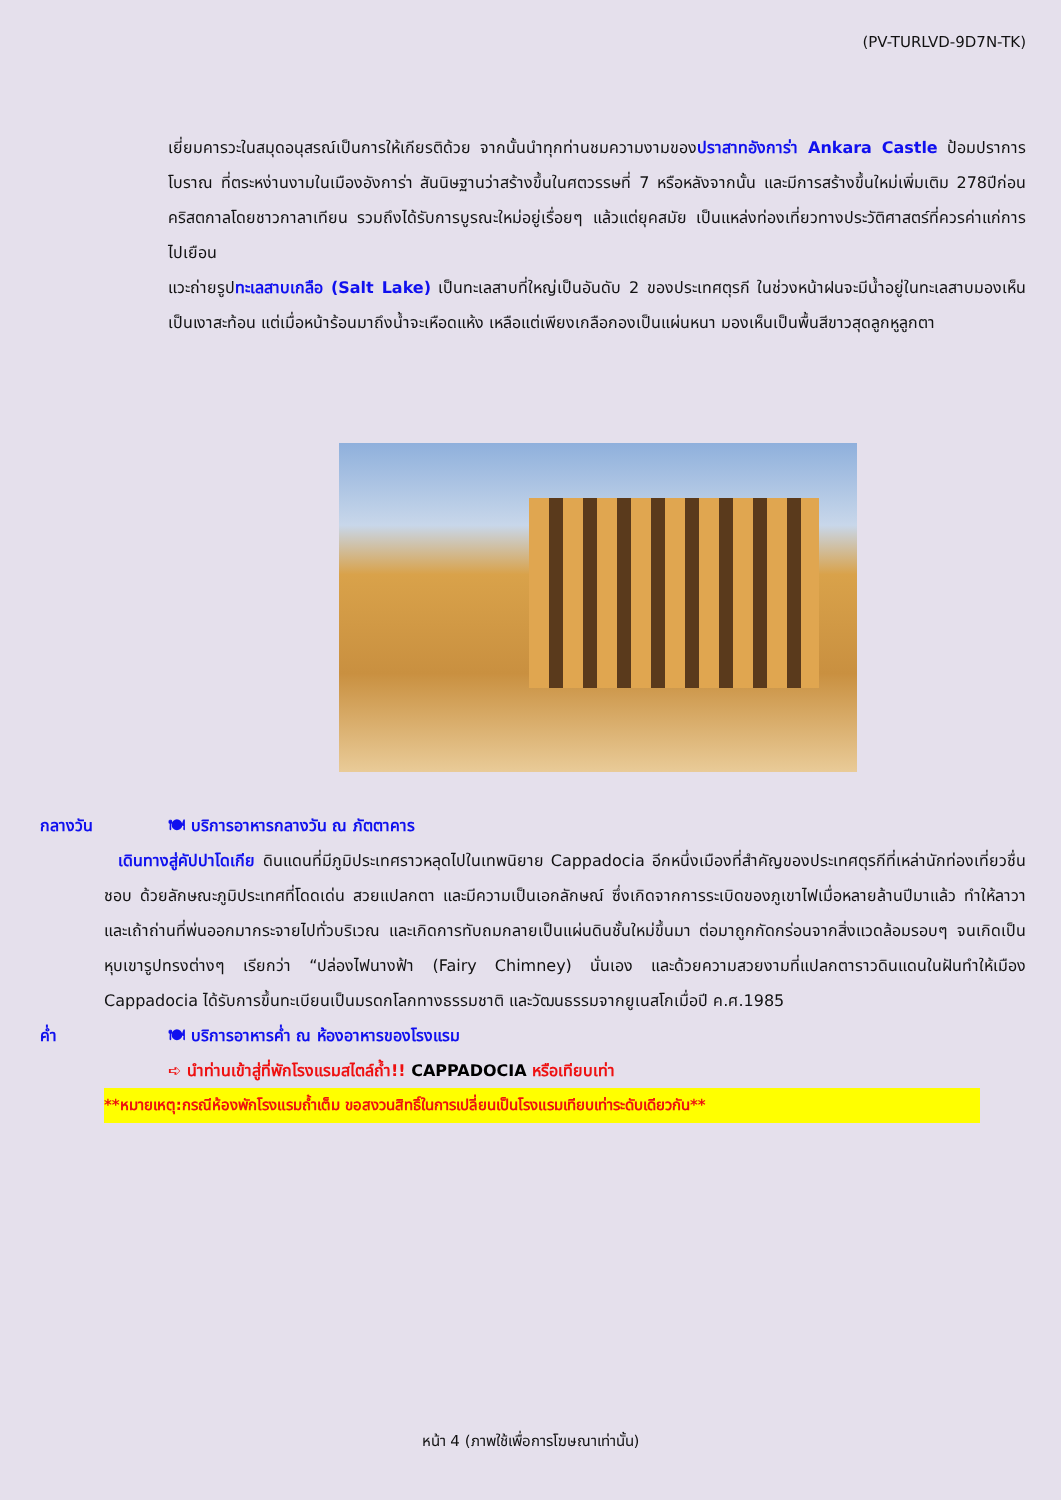(PV-TURLVD-9D7N-TK)
เยี่ยมคารวะในสมุดอนุสรณ์เป็นการให้เกียรติด้วย จากนั้นนำทุกท่านชมความงามของปราสาทอังการ่า Ankara Castle ป้อมปราการโบราณ ที่ตระหง่านงามในเมืองอังการ่า สันนิษฐานว่าสร้างขึ้นในศตวรรษที่ 7 หรือหลังจากนั้น และมีการสร้างขึ้นใหม่เพิ่มเติม 278ปีก่อนคริสตกาลโดยชาวกาลาเทียน รวมถึงได้รับการบูรณะใหม่อยู่เรื่อยๆ แล้วแต่ยุคสมัย เป็นแหล่งท่องเที่ยวทางประวัติศาสตร์ที่ควรค่าแก่การไปเยือน
แวะถ่ายรูปทะเลสาบเกลือ (Salt Lake) เป็นทะเลสาบที่ใหญ่เป็นอันดับ 2 ของประเทศตุรกี ในช่วงหน้าฝนจะมีน้ำอยู่ในทะเลสาบมองเห็นเป็นเงาสะท้อน แต่เมื่อหน้าร้อนมาถึงน้ำจะเหือดแห้ง เหลือแต่เพียงเกลือกองเป็นแผ่นหนา มองเห็นเป็นพื้นสีขาวสุดลูกหูลูกตา
กลางวัน 🍽 บริการอาหารกลางวัน ณ ภัตตาคาร
เดินทางสู่คัปปาโดเกีย ดินแดนที่มีภูมิประเทศราวหลุดไปในเทพนิยาย Cappadocia อีกหนึ่งเมืองที่สำคัญของประเทศตุรกีที่เหล่านักท่องเที่ยวชื่นชอบ ด้วยลักษณะภูมิประเทศที่โดดเด่น สวยแปลกตา และมีความเป็นเอกลักษณ์ ซึ่งเกิดจากการระเบิดของภูเขาไฟเมื่อหลายล้านปีมาแล้ว ทำให้ลาวา และเถ้าถ่านที่พ่นออกมากระจายไปทั่วบริเวณ และเกิดการทับถมกลายเป็นแผ่นดินชั้นใหม่ขึ้นมา ต่อมาถูกกัดกร่อนจากสิ่งแวดล้อมรอบๆ จนเกิดเป็นหุบเขารูปทรงต่างๆ เรียกว่า “ปล่องไฟนางฟ้า (Fairy Chimney) นั่นเอง และด้วยความสวยงามที่แปลกตาราวดินแดนในฝันทำให้เมือง Cappadocia ได้รับการขึ้นทะเบียนเป็นมรดกโลกทางธรรมชาติ และวัฒนธรรมจากยูเนสโกเมื่อปี ค.ศ.1985
ค่ำ 🍽 บริการอาหารค่ำ ณ ห้องอาหารของโรงแรม
➪ นำท่านเข้าสู่ที่พักโรงแรมสไตล์ถ้ำ!! CAPPADOCIA หรือเทียบเท่า
**หมายเหตุ:กรณีห้องพักโรงแรมถ้ำเต็ม ขอสงวนสิทธิ์ในการเปลี่ยนเป็นโรงแรมเทียบเท่าระดับเดียวกัน**
หน้า 4 (ภาพใช้เพื่อการโฆษณาเท่านั้น)